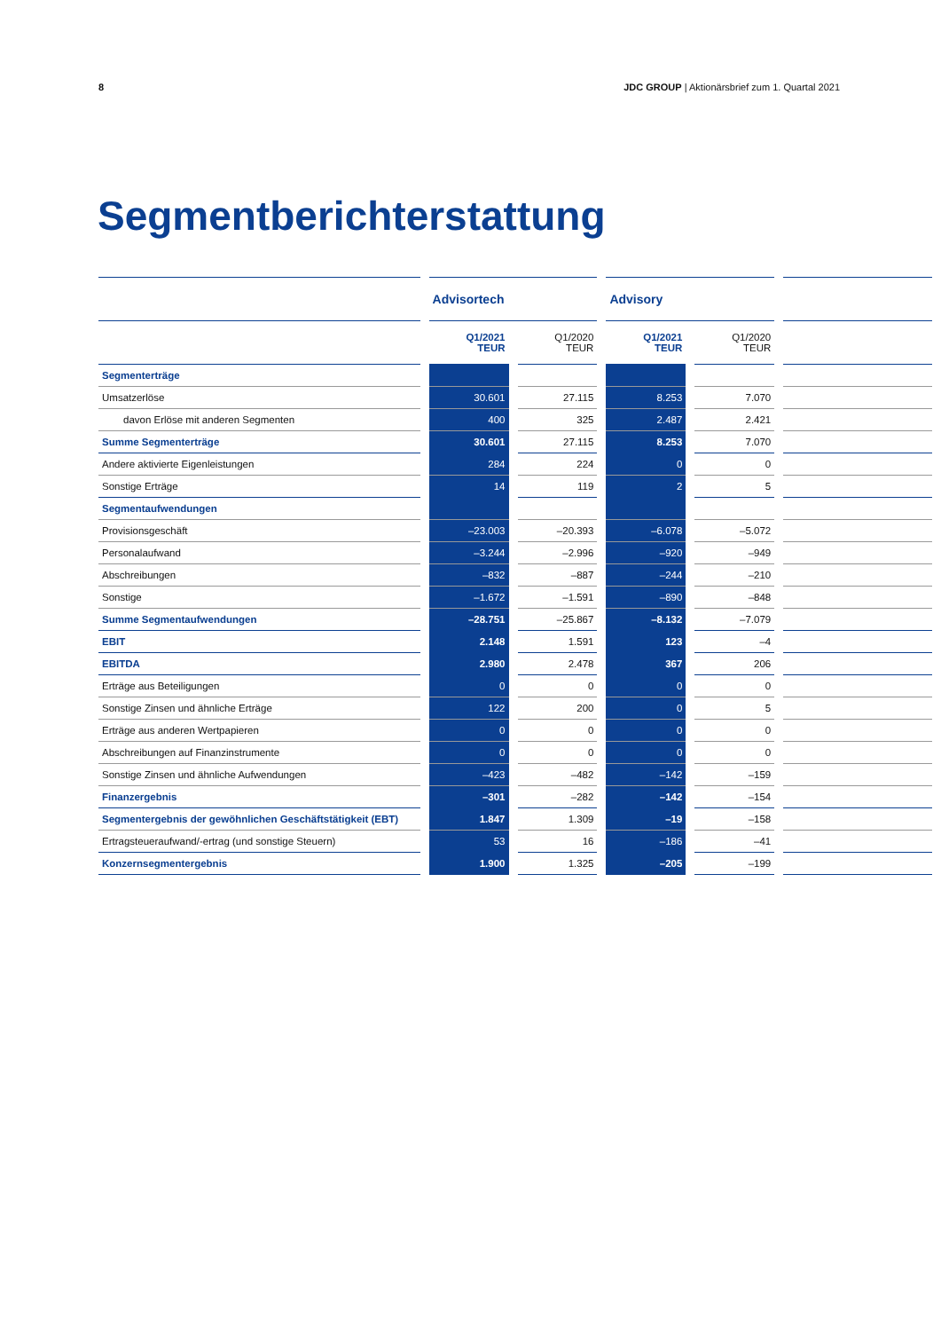8 JDC GROUP | Aktionärsbrief zum 1. Quartal 2021
Segmentberichterstattung
| | Advisortech | | Advisory | | |
| --- | --- | --- | --- | --- | --- |
| | Q1/2021 TEUR | Q1/2020 TEUR | Q1/2021 TEUR | Q1/2020 TEUR | |
| Segmenterträge | | | | | |
| Umsatzerlöse | 30.601 | 27.115 | 8.253 | 7.070 | |
| davon Erlöse mit anderen Segmenten | 400 | 325 | 2.487 | 2.421 | |
| Summe Segmenterträge | 30.601 | 27.115 | 8.253 | 7.070 | |
| Andere aktivierte Eigenleistungen | 284 | 224 | 0 | 0 | |
| Sonstige Erträge | 14 | 119 | 2 | 5 | |
| Segmentaufwendungen | | | | | |
| Provisionsgeschäft | –23.003 | –20.393 | –6.078 | –5.072 | |
| Personalaufwand | –3.244 | –2.996 | –920 | –949 | |
| Abschreibungen | –832 | –887 | –244 | –210 | |
| Sonstige | –1.672 | –1.591 | –890 | –848 | |
| Summe Segmentaufwendungen | –28.751 | –25.867 | –8.132 | –7.079 | |
| EBIT | 2.148 | 1.591 | 123 | –4 | |
| EBITDA | 2.980 | 2.478 | 367 | 206 | |
| Erträge aus Beteiligungen | 0 | 0 | 0 | 0 | |
| Sonstige Zinsen und ähnliche Erträge | 122 | 200 | 0 | 5 | |
| Erträge aus anderen Wertpapieren | 0 | 0 | 0 | 0 | |
| Abschreibungen auf Finanzinstrumente | 0 | 0 | 0 | 0 | |
| Sonstige Zinsen und ähnliche Aufwendungen | –423 | –482 | –142 | –159 | |
| Finanzergebnis | –301 | –282 | –142 | –154 | |
| Segmentergebnis der gewöhnlichen Geschäftstätigkeit (EBT) | 1.847 | 1.309 | –19 | –158 | |
| Ertragsteueraufwand/-ertrag (und sonstige Steuern) | 53 | 16 | –186 | –41 | |
| Konzernsegmentergebnis | 1.900 | 1.325 | –205 | –199 | |